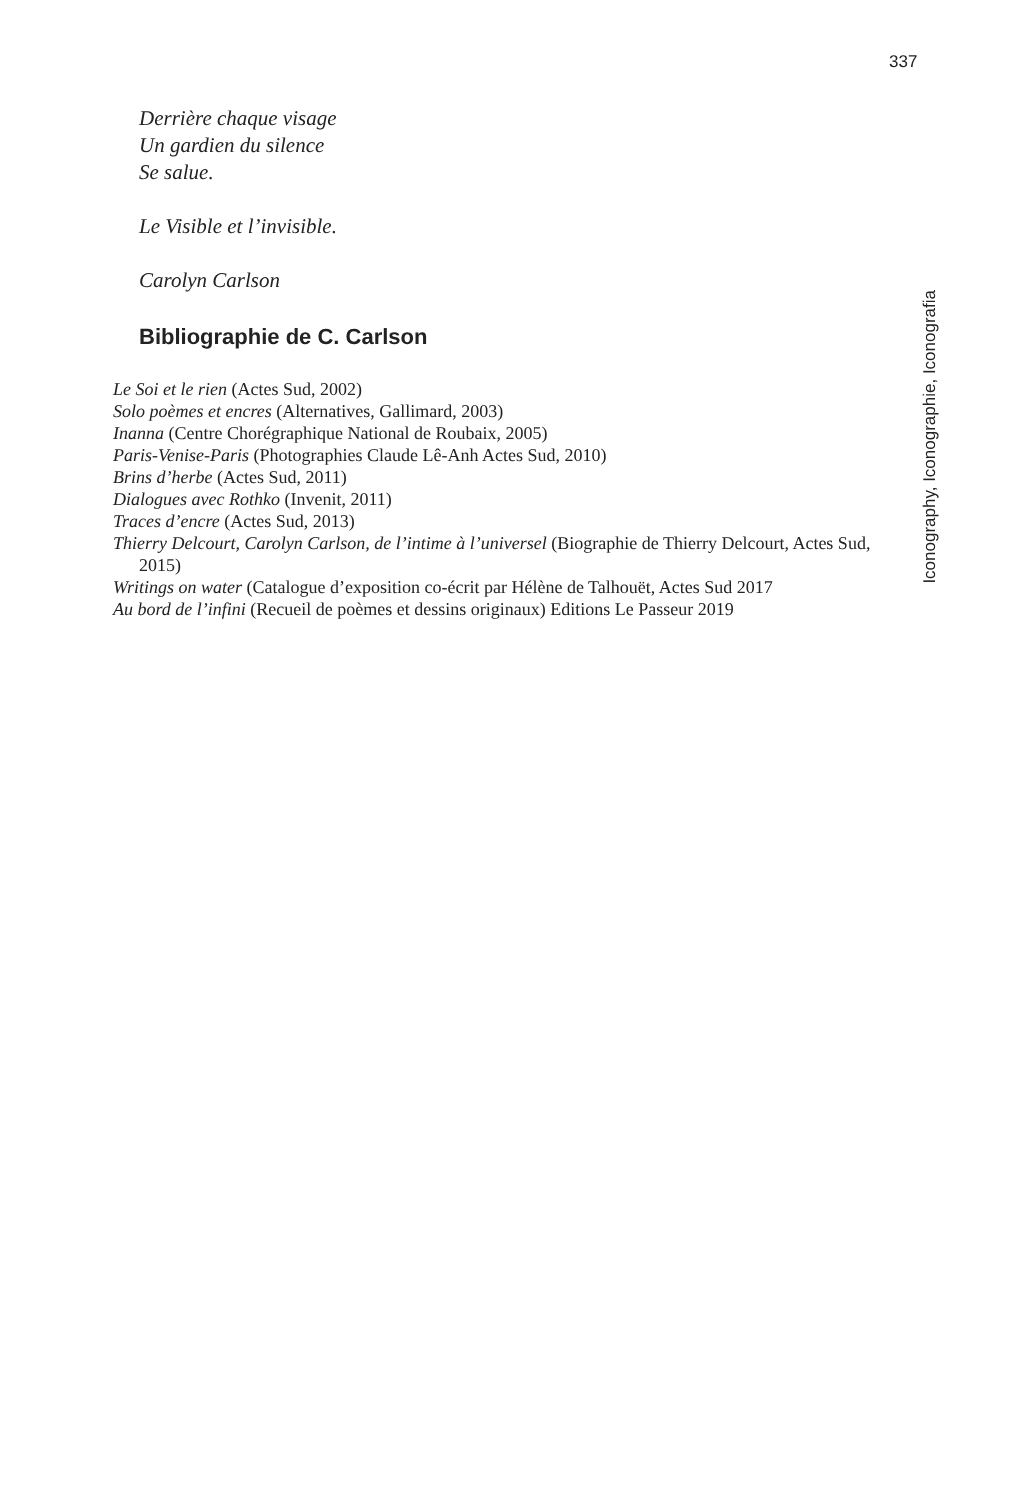337
Iconography, Iconographie, Iconografia
Derrière chaque visage
Un gardien du silence
Se salue.
Le Visible et l’invisible.
Carolyn Carlson
Bibliographie de C. Carlson
Le Soi et le rien (Actes Sud, 2002)
Solo poèmes et encres (Alternatives, Gallimard, 2003)
Inanna (Centre Chorégraphique National de Roubaix, 2005)
Paris-Venise-Paris (Photographies Claude Lê-Anh Actes Sud, 2010)
Brins d’herbe (Actes Sud, 2011)
Dialogues avec Rothko (Invenit, 2011)
Traces d’encre (Actes Sud, 2013)
Thierry Delcourt, Carolyn Carlson, de l’intime à l’universel (Biographie de Thierry Delcourt, Actes Sud, 2015)
Writings on water (Catalogue d’exposition co-écrit par Hélène de Talhouët, Actes Sud 2017
Au bord de l’infini (Recueil de poèmes et dessins originaux) Editions Le Passeur 2019